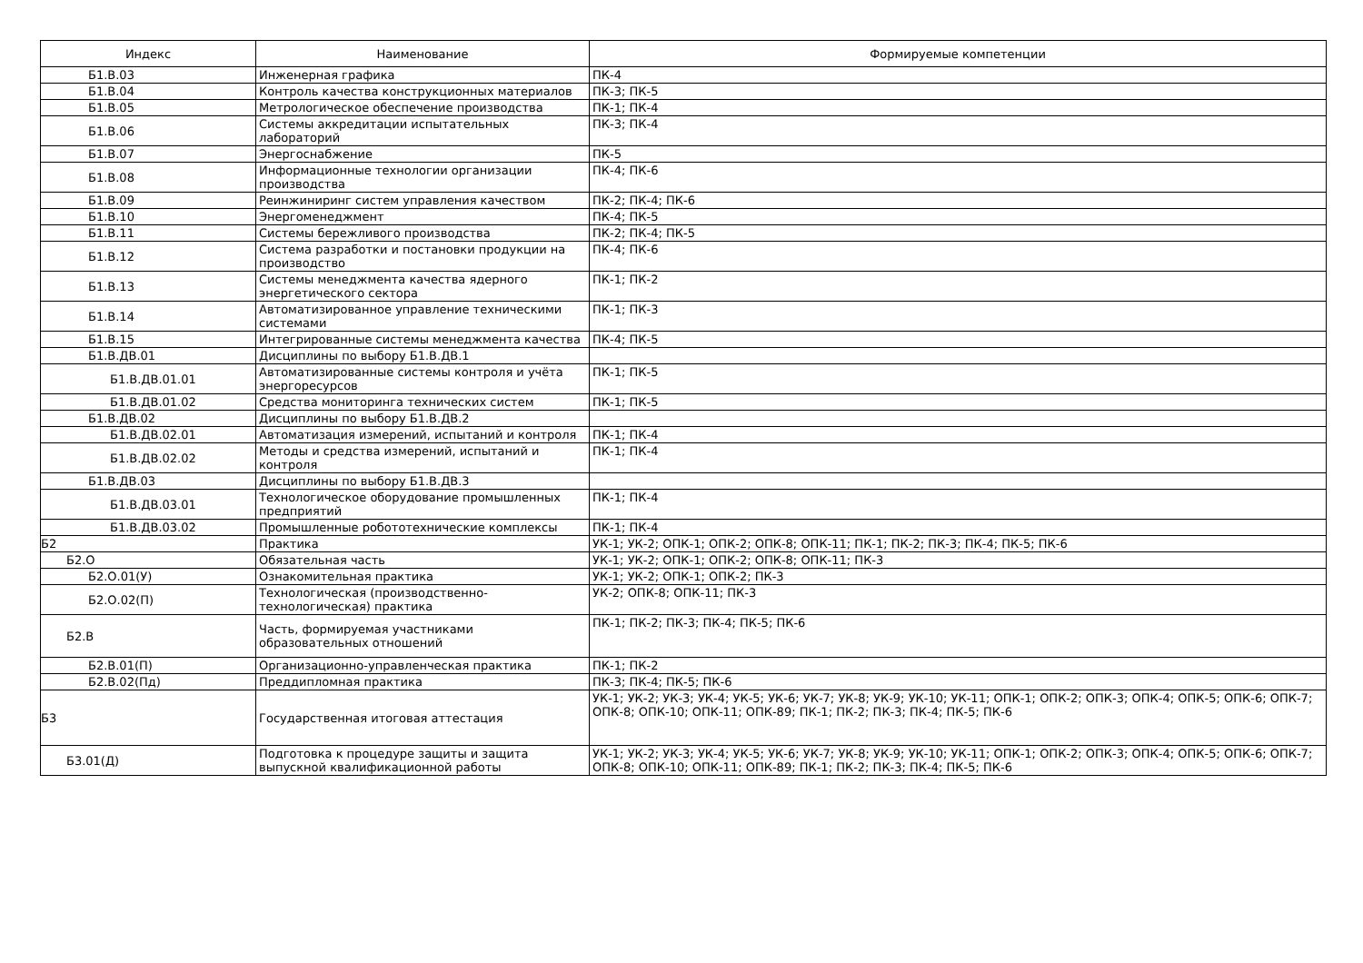| Индекс | Наименование | Формируемые компетенции |
| --- | --- | --- |
| Б1.В.03 | Инженерная графика | ПК-4 |
| Б1.В.04 | Контроль качества конструкционных материалов | ПК-3; ПК-5 |
| Б1.В.05 | Метрологическое обеспечение производства | ПК-1; ПК-4 |
| Б1.В.06 | Системы аккредитации испытательных лабораторий | ПК-3; ПК-4 |
| Б1.В.07 | Энергоснабжение | ПК-5 |
| Б1.В.08 | Информационные технологии организации производства | ПК-4; ПК-6 |
| Б1.В.09 | Реинжиниринг систем управления качеством | ПК-2; ПК-4; ПК-6 |
| Б1.В.10 | Энергоменеджмент | ПК-4; ПК-5 |
| Б1.В.11 | Системы бережливого производства | ПК-2; ПК-4; ПК-5 |
| Б1.В.12 | Система разработки и постановки продукции на производство | ПК-4; ПК-6 |
| Б1.В.13 | Системы менеджмента качества ядерного энергетического сектора | ПК-1; ПК-2 |
| Б1.В.14 | Автоматизированное управление техническими системами | ПК-1; ПК-3 |
| Б1.В.15 | Интегрированные системы менеджмента качества | ПК-4; ПК-5 |
| Б1.В.ДВ.01 | Дисциплины по выбору Б1.В.ДВ.1 | |
| Б1.В.ДВ.01.01 | Автоматизированные системы контроля и учёта энергоресурсов | ПК-1; ПК-5 |
| Б1.В.ДВ.01.02 | Средства мониторинга технических систем | ПК-1; ПК-5 |
| Б1.В.ДВ.02 | Дисциплины по выбору Б1.В.ДВ.2 | |
| Б1.В.ДВ.02.01 | Автоматизация измерений, испытаний и контроля | ПК-1; ПК-4 |
| Б1.В.ДВ.02.02 | Методы и средства измерений, испытаний и контроля | ПК-1; ПК-4 |
| Б1.В.ДВ.03 | Дисциплины по выбору Б1.В.ДВ.3 | |
| Б1.В.ДВ.03.01 | Технологическое оборудование промышленных предприятий | ПК-1; ПК-4 |
| Б1.В.ДВ.03.02 | Промышленные робототехнические комплексы | ПК-1; ПК-4 |
| Б2 | Практика | УК-1; УК-2; ОПК-1; ОПК-2; ОПК-8; ОПК-11; ПК-1; ПК-2; ПК-3; ПК-4; ПК-5; ПК-6 |
| Б2.О | Обязательная часть | УК-1; УК-2; ОПК-1; ОПК-2; ОПК-8; ОПК-11; ПК-3 |
| Б2.О.01(У) | Ознакомительная практика | УК-1; УК-2; ОПК-1; ОПК-2; ПК-3 |
| Б2.О.02(П) | Технологическая (производственно-технологическая) практика | УК-2; ОПК-8; ОПК-11; ПК-3 |
| Б2.В | Часть, формируемая участниками образовательных отношений | ПК-1; ПК-2; ПК-3; ПК-4; ПК-5; ПК-6 |
| Б2.В.01(П) | Организационно-управленческая практика | ПК-1; ПК-2 |
| Б2.В.02(Пд) | Преддипломная практика | ПК-3; ПК-4; ПК-5; ПК-6 |
| Б3 | Государственная итоговая аттестация | УК-1; УК-2; УК-3; УК-4; УК-5; УК-6; УК-7; УК-8; УК-9; УК-10; УК-11; ОПК-1; ОПК-2; ОПК-3; ОПК-4; ОПК-5; ОПК-6; ОПК-7; ОПК-8; ОПК-10; ОПК-11; ОПК-89; ПК-1; ПК-2; ПК-3; ПК-4; ПК-5; ПК-6 |
| Б3.01(Д) | Подготовка к процедуре защиты и защита выпускной квалификационной работы | УК-1; УК-2; УК-3; УК-4; УК-5; УК-6; УК-7; УК-8; УК-9; УК-10; УК-11; ОПК-1; ОПК-2; ОПК-3; ОПК-4; ОПК-5; ОПК-6; ОПК-7; ОПК-8; ОПК-10; ОПК-11; ОПК-89; ПК-1; ПК-2; ПК-3; ПК-4; ПК-5; ПК-6 |